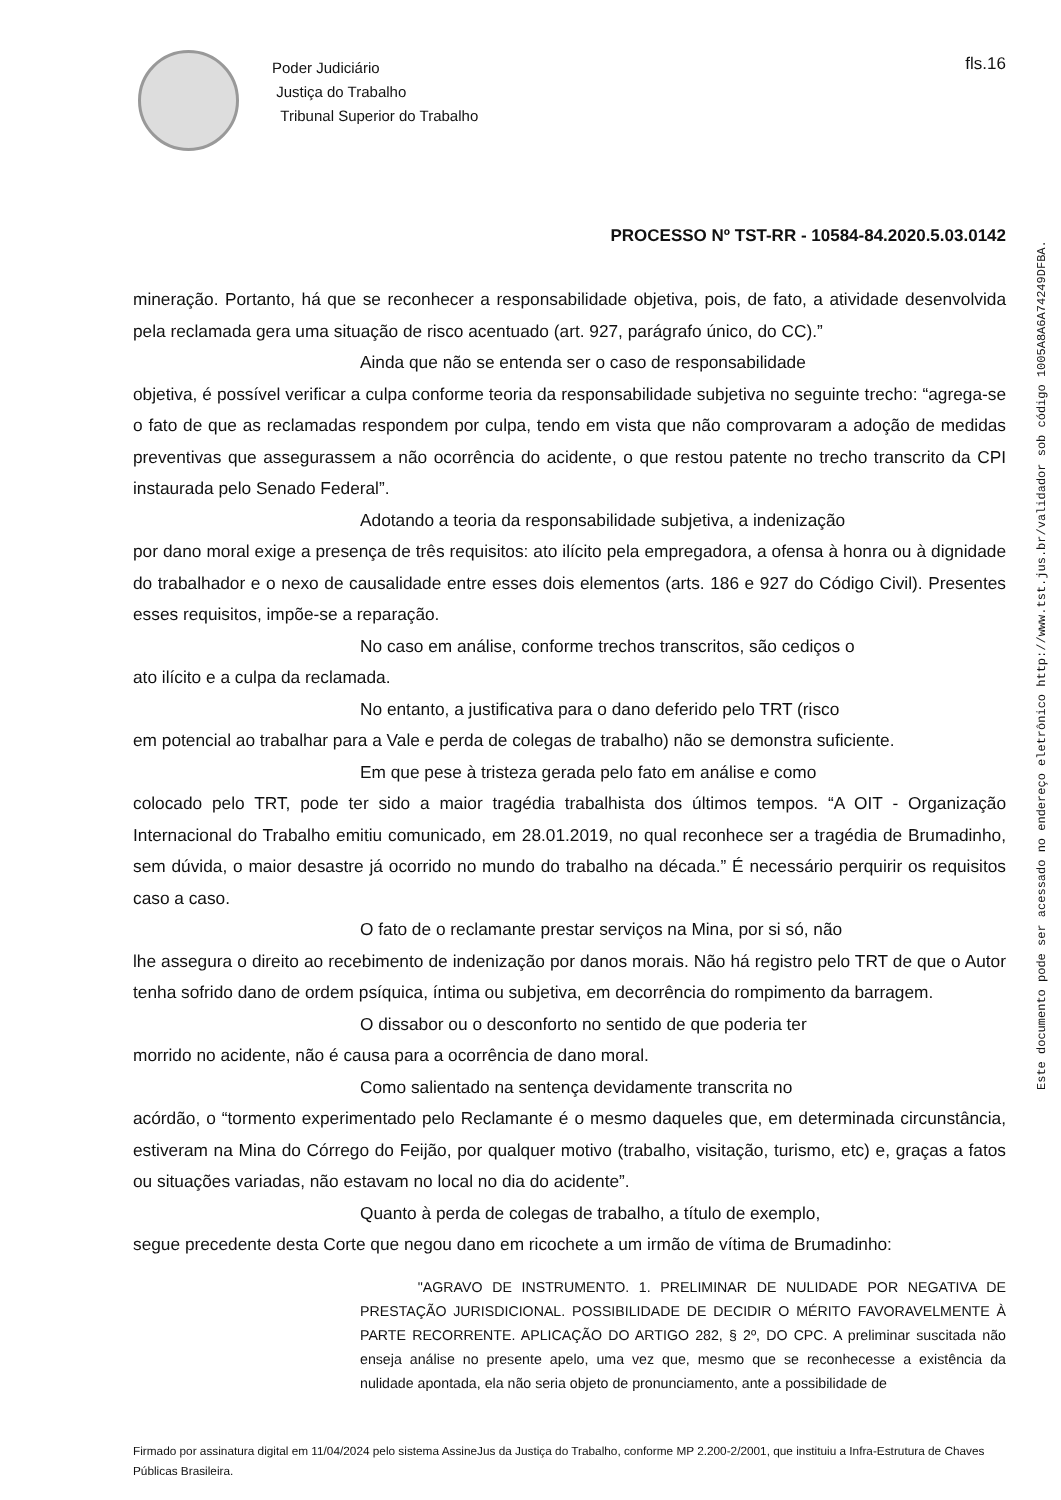Poder Judiciário
Justiça do Trabalho
Tribunal Superior do Trabalho
fls.16
PROCESSO Nº TST-RR - 10584-84.2020.5.03.0142
mineração. Portanto, há que se reconhecer a responsabilidade objetiva, pois, de fato, a atividade desenvolvida pela reclamada gera uma situação de risco acentuado (art. 927, parágrafo único, do CC).”
Ainda que não se entenda ser o caso de responsabilidade
objetiva, é possível verificar a culpa conforme teoria da responsabilidade subjetiva no seguinte trecho: “agrega-se o fato de que as reclamadas respondem por culpa, tendo em vista que não comprovaram a adoção de medidas preventivas que assegurassem a não ocorrência do acidente, o que restou patente no trecho transcrito da CPI instaurada pelo Senado Federal”.
Adotando a teoria da responsabilidade subjetiva, a indenização
por dano moral exige a presença de três requisitos: ato ilícito pela empregadora, a ofensa à honra ou à dignidade do trabalhador e o nexo de causalidade entre esses dois elementos (arts. 186 e 927 do Código Civil). Presentes esses requisitos, impõe-se a reparação.
No caso em análise, conforme trechos transcritos, são cediços o
ato ilícito e a culpa da reclamada.
No entanto, a justificativa para o dano deferido pelo TRT (risco
em potencial ao trabalhar para a Vale e perda de colegas de trabalho) não se demonstra suficiente.
Em que pese à tristeza gerada pelo fato em análise e como
colocado pelo TRT, pode ter sido a maior tragédia trabalhista dos últimos tempos. “A OIT - Organização Internacional do Trabalho emitiu comunicado, em 28.01.2019, no qual reconhece ser a tragédia de Brumadinho, sem dúvida, o maior desastre já ocorrido no mundo do trabalho na década.” É necessário perquirir os requisitos caso a caso.
O fato de o reclamante prestar serviços na Mina, por si só, não
lhe assegura o direito ao recebimento de indenização por danos morais. Não há registro pelo TRT de que o Autor tenha sofrido dano de ordem psíquica, íntima ou subjetiva, em decorrência do rompimento da barragem.
O dissabor ou o desconforto no sentido de que poderia ter
morrido no acidente, não é causa para a ocorrência de dano moral.
Como salientado na sentença devidamente transcrita no
acórdão, o “tormento experimentado pelo Reclamante é o mesmo daqueles que, em determinada circunstância, estiveram na Mina do Córrego do Feijão, por qualquer motivo (trabalho, visitação, turismo, etc) e, graças a fatos ou situações variadas, não estavam no local no dia do acidente”.
Quanto à perda de colegas de trabalho, a título de exemplo,
segue precedente desta Corte que negou dano em ricochete a um irmão de vítima de Brumadinho:
"AGRAVO DE INSTRUMENTO. 1. PRELIMINAR DE NULIDADE POR NEGATIVA DE PRESTAÇÃO JURISDICIONAL. POSSIBILIDADE DE DECIDIR O MÉRITO FAVORAVELMENTE À PARTE RECORRENTE. APLICAÇÃO DO ARTIGO 282, § 2º, DO CPC. A preliminar suscitada não enseja análise no presente apelo, uma vez que, mesmo que se reconhecesse a existência da nulidade apontada, ela não seria objeto de pronunciamento, ante a possibilidade de
Firmado por assinatura digital em 11/04/2024 pelo sistema AssineJus da Justiça do Trabalho, conforme MP 2.200-2/2001, que instituiu a Infra-Estrutura de Chaves Públicas Brasileira.
Este documento pode ser acessado no endereço eletrônico http://www.tst.jus.br/validador sob código 1005A8A6A74249DFBA.